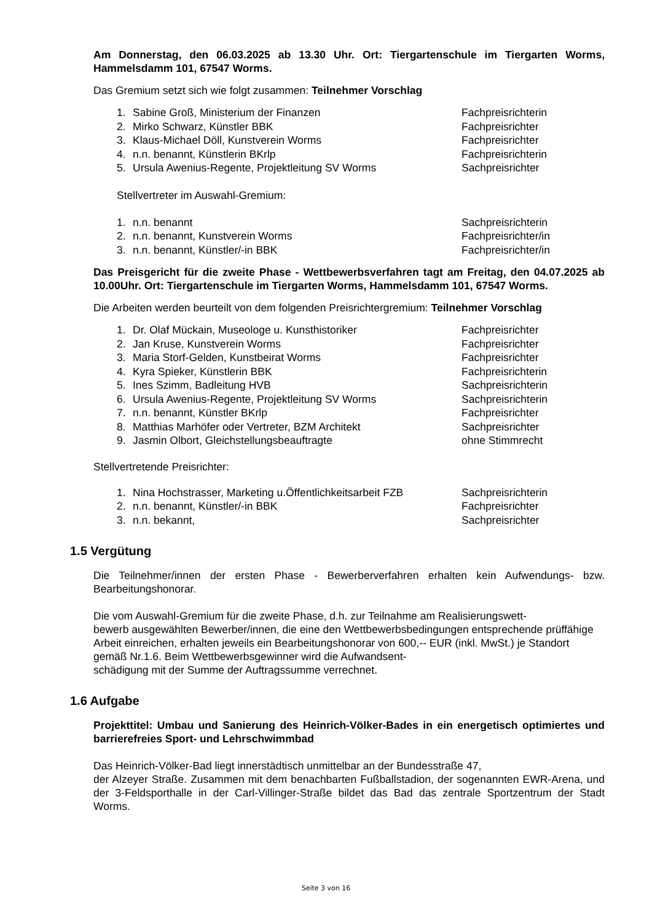Am Donnerstag, den 06.03.2025 ab 13.30 Uhr. Ort: Tiergartenschule im Tiergarten Worms, Hammelsdamm 101, 67547 Worms.
Das Gremium setzt sich wie folgt zusammen: Teilnehmer Vorschlag
| 1. | Sabine Groß, Ministerium der Finanzen | Fachpreisrichterin |
| 2. | Mirko Schwarz, Künstler BBK | Fachpreisrichter |
| 3. | Klaus-Michael Döll, Kunstverein Worms | Fachpreisrichter |
| 4. | n.n. benannt, Künstlerin BKrlp | Fachpreisrichterin |
| 5. | Ursula Awenius-Regente, Projektleitung SV Worms | Sachpreisrichter |
Stellvertreter im Auswahl-Gremium:
| 1. | n.n. benannt | Sachpreisrichterin |
| 2. | n.n. benannt, Kunstverein Worms | Fachpreisrichter/in |
| 3. | n.n. benannt, Künstler/-in BBK | Fachpreisrichter/in |
Das Preisgericht für die zweite Phase - Wettbewerbsverfahren tagt am Freitag, den 04.07.2025 ab 10.00Uhr. Ort: Tiergartenschule im Tiergarten Worms, Hammelsdamm 101, 67547 Worms.
Die Arbeiten werden beurteilt von dem folgenden Preisrichtergremium: Teilnehmer Vorschlag
| 1. | Dr. Olaf Mückain, Museologe u. Kunsthistoriker | Fachpreisrichter |
| 2. | Jan Kruse, Kunstverein Worms | Fachpreisrichter |
| 3. | Maria Storf-Gelden, Kunstbeirat Worms | Fachpreisrichter |
| 4. | Kyra Spieker, Künstlerin BBK | Fachpreisrichterin |
| 5. | Ines Szimm, Badleitung HVB | Sachpreisrichterin |
| 6. | Ursula Awenius-Regente, Projektleitung SV Worms | Sachpreisrichterin |
| 7. | n.n. benannt, Künstler BKrlp | Fachpreisrichter |
| 8. | Matthias Marhöfer oder Vertreter, BZM Architekt | Sachpreisrichter |
| 9. | Jasmin Olbort, Gleichstellungsbeauftragte | ohne Stimmrecht |
Stellvertretende Preisrichter:
| 1. | Nina Hochstrasser, Marketing u.Öffentlichkeitsarbeit FZB | Sachpreisrichterin |
| 2. | n.n. benannt, Künstler/-in BBK | Fachpreisrichter |
| 3. | n.n. bekannt, | Sachpreisrichter |
1.5 Vergütung
Die Teilnehmer/innen der ersten Phase - Bewerberverfahren erhalten kein Aufwendungs- bzw. Bearbeitungshonorar.
Die vom Auswahl-Gremium für die zweite Phase, d.h. zur Teilnahme am Realisierungswett-
bewerb ausgewählten Bewerber/innen, die eine den Wettbewerbsbedingungen entsprechende prüffähige Arbeit einreichen, erhalten jeweils ein Bearbeitungshonorar von 600,-- EUR (inkl. MwSt.) je Standort gemäß Nr.1.6. Beim Wettbewerbsgewinner wird die Aufwandsent-
schädigung mit der Summe der Auftragssumme verrechnet.
1.6 Aufgabe
Projekttitel: Umbau und Sanierung des Heinrich-Völker-Bades in ein energetisch optimiertes und barrierefreies Sport- und Lehrschwimmbad
Das Heinrich-Völker-Bad liegt innerstädtisch unmittelbar an der Bundesstraße 47,
der Alzeyer Straße. Zusammen mit dem benachbarten Fußballstadion, der sogenannten EWR-Arena, und der 3-Feldsporthalle in der Carl-Villinger-Straße bildet das Bad das zentrale Sportzentrum der Stadt Worms.
Seite 3 von 16